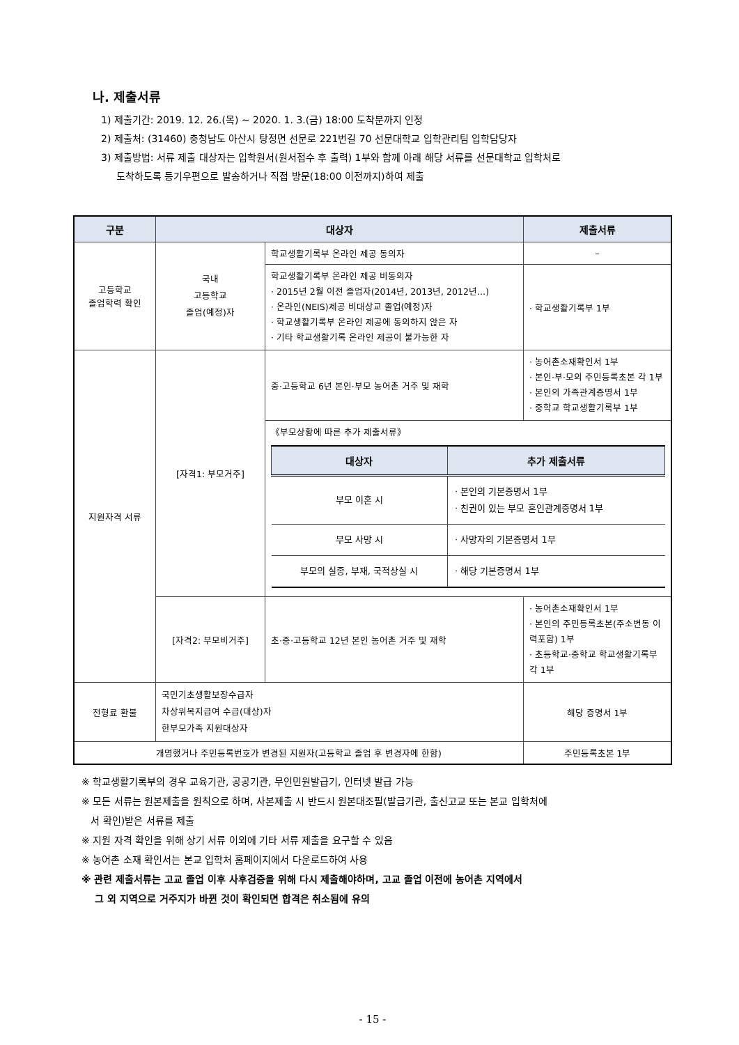나. 제출서류
1) 제출기간: 2019. 12. 26.(목) ~ 2020. 1. 3.(금) 18:00 도착분까지 인정
2) 제출처: (31460) 충청남도 아산시 탕정면 선문로 221번길 70 선문대학교 입학관리팀 입학담당자
3) 제출방법: 서류 제출 대상자는 입학원서(원서접수 후 출력) 1부와 함께 아래 해당 서류를 선문대학교 입학처로
도착하도록 등기우편으로 발송하거나 직접 방문(18:00 이전까지)하여 제출
| 구분 | 대상자 | | 제출서류 |
| --- | --- | --- | --- |
| 고등학교 졸업학력 확인 | 국내 고등학교 졸업(예정)자 | 학교생활기록부 온라인 제공 동의자 | – |
| | | 학교생활기록부 온라인 제공 비동의자 · 2015년 2월 이전 졸업자(2014년, 2013년, 2012년…) · 온라인(NEIS)제공 비대상교 졸업(예정)자 · 학교생활기록부 온라인 제공에 동의하지 않은 자 · 기타 학교생활기록 온라인 제공이 불가능한 자 | · 학교생활기록부 1부 |
| 지원자격 서류 | [자격1: 부모거주] | 중·고등학교 6년 본인·부모 농어촌 거주 및 재학 | · 농어촌소재확인서 1부 · 본인·부·모의 주민등록초본 각 1부 · 본인의 가족관계증명서 1부 · 중학교 학교생활기록부 1부 |
| | | 《부모상황에 따른 추가 제출서류》 / 대상자 / 추가 제출서류 / / --- / --- / / 부모 이혼 시 / · 본인의 기본증명서 1부 · 친권이 있는 부모 혼인관계증명서 1부 / / 부모 사망 시 / · 사망자의 기본증명서 1부 / / 부모의 실종, 부재, 국적상실 시 / · 해당 기본증명서 1부 / | |
| | [자격2: 부모비거주] | 초·중·고등학교 12년 본인 농어촌 거주 및 재학 | · 농어촌소재확인서 1부 · 본인의 주민등록초본(주소변동 이력포함) 1부 · 초등학교·중학교 학교생활기록부 각 1부 |
| 전형료 환불 | 국민기초생활보장수급자 차상위복지급여 수급(대상)자 한부모가족 지원대상자 | | 해당 증명서 1부 |
| 개명했거나 주민등록번호가 변경된 지원자(고등학교 졸업 후 변경자에 한함) | | | 주민등록초본 1부 |
※ 학교생활기록부의 경우 교육기관, 공공기관, 무인민원발급기, 인터넷 발급 가능
※ 모든 서류는 원본제출을 원칙으로 하며, 사본제출 시 반드시 원본대조필(발급기관, 출신고교 또는 본교 입학처에
서 확인)받은 서류를 제출
※ 지원 자격 확인을 위해 상기 서류 이외에 기타 서류 제출을 요구할 수 있음
※ 농어촌 소재 확인서는 본교 입학처 홈페이지에서 다운로드하여 사용
※ 관련 제출서류는 고교 졸업 이후 사후검증을 위해 다시 제출해야하며, 고교 졸업 이전에 농어촌 지역에서
그 외 지역으로 거주지가 바뀐 것이 확인되면 합격은 취소됨에 유의
- 15 -